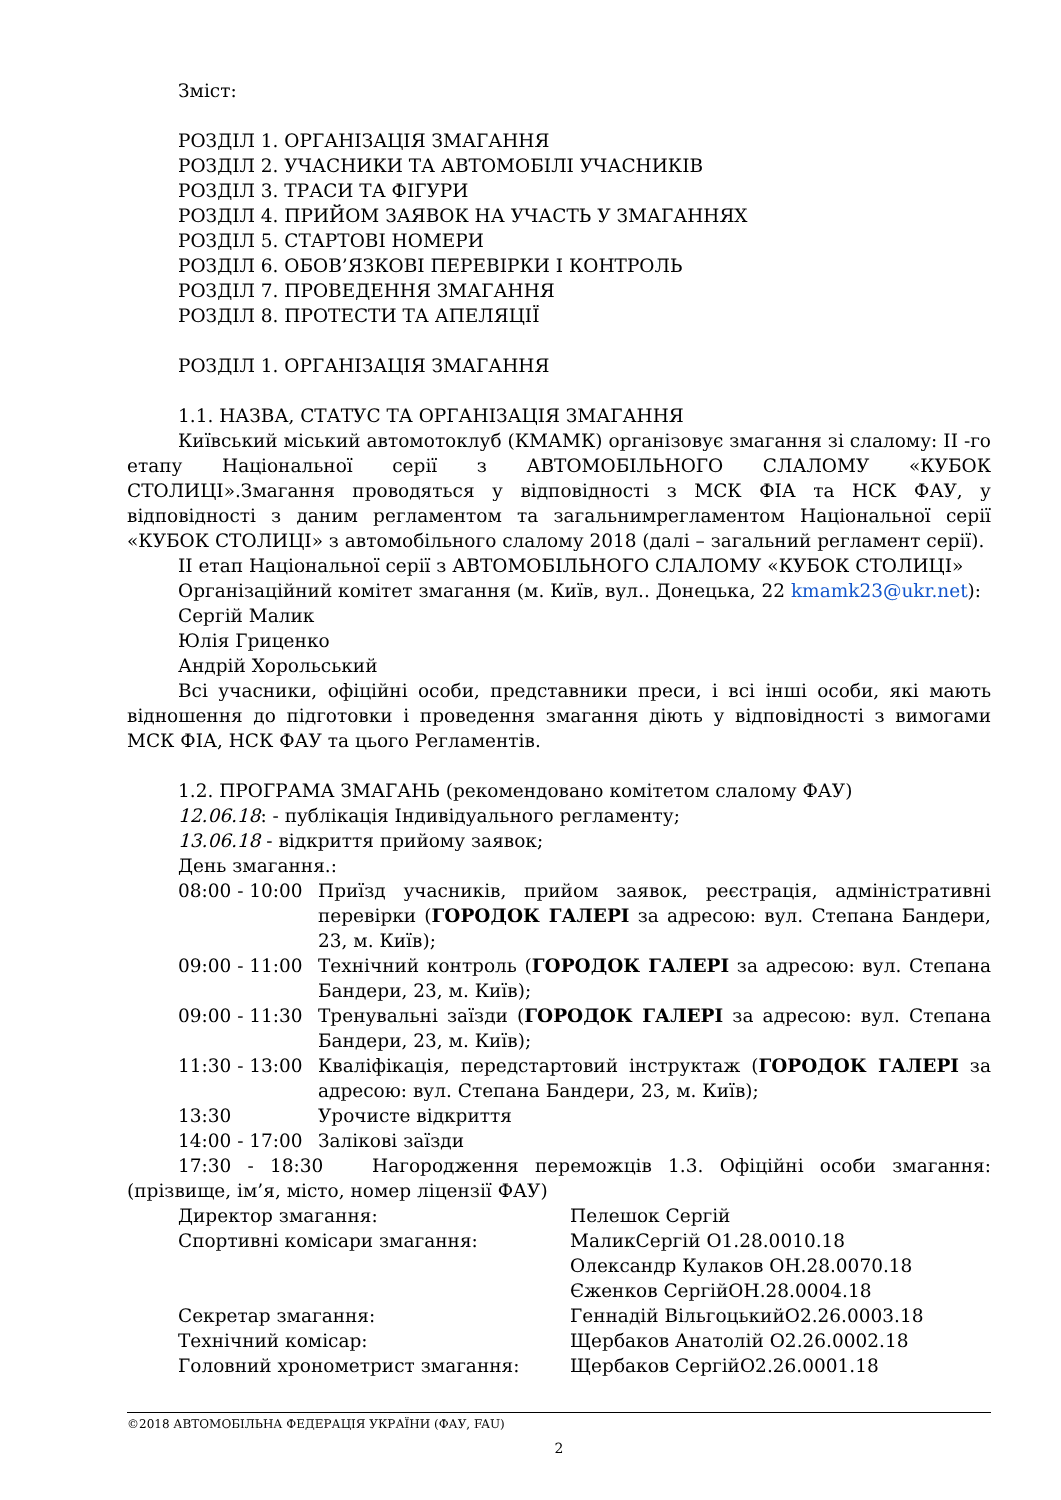Зміст:
РОЗДІЛ 1. ОРГАНІЗАЦІЯ ЗМАГАННЯ
РОЗДІЛ 2. УЧАСНИКИ ТА АВТОМОБІЛІ УЧАСНИКІВ
РОЗДІЛ 3. ТРАСИ ТА ФІГУРИ
РОЗДІЛ 4. ПРИЙОМ ЗАЯВОК НА УЧАСТЬ У ЗМАГАННЯХ
РОЗДІЛ 5. СТАРТОВІ НОМЕРИ
РОЗДІЛ 6. ОБОВ’ЯЗКОВІ ПЕРЕВІРКИ І КОНТРОЛЬ
РОЗДІЛ 7. ПРОВЕДЕННЯ ЗМАГАННЯ
РОЗДІЛ 8. ПРОТЕСТИ ТА АПЕЛЯЦІЇ
РОЗДІЛ 1. ОРГАНІЗАЦІЯ ЗМАГАННЯ
1.1. НАЗВА, СТАТУС ТА ОРГАНІЗАЦІЯ ЗМАГАННЯ
Київський міський автомотоклуб (КМАМК) організовує змагання зі слалому: ІІ -го етапу Національної серії з АВТОМОБІЛЬНОГО СЛАЛОМУ «КУБОК СТОЛИЦІ».Змагання проводяться у відповідності з МСК ФІА та НСК ФАУ, у відповідності з даним регламентом та загальнимрегламентом Національної серії «КУБОК СТОЛИЦІ» з автомобільного слалому 2018 (далі – загальний регламент серії).
ІІ етап Національної серії з АВТОМОБІЛЬНОГО СЛАЛОМУ «КУБОК СТОЛИЦІ»
Організаційний комітет змагання (м. Київ, вул.. Донецька, 22 kmamk23@ukr.net):
Сергій Малик
Юлія Гриценко
Андрій Хорольський
Всі учасники, офіційні особи, представники преси, і всі інші особи, які мають відношення до підготовки і проведення змагання діють у відповідності з вимогами МСК ФІА, НСК ФАУ та цього Регламентів.
1.2. ПРОГРАМА ЗМАГАНЬ (рекомендовано комітетом слалому ФАУ)
12.06.18: - публікація Індивідуального регламенту;
13.06.18 - відкриття прийому заявок;
День змагання.:
08:00 - 10:00
Приїзд учасників, прийом заявок, реєстрація, адміністративні перевірки (ГОРОДОК ГАЛЕРІ за адресою: вул. Степана Бандери, 23, м. Київ);
09:00 - 11:00
Технічний контроль (ГОРОДОК ГАЛЕРІ за адресою: вул. Степана Бандери, 23, м. Київ);
09:00 - 11:30
Тренувальні заїзди (ГОРОДОК ГАЛЕРІ за адресою: вул. Степана Бандери, 23, м. Київ);
11:30 - 13:00
Кваліфікація, передстартовий інструктаж (ГОРОДОК ГАЛЕРІ за адресою: вул. Степана Бандери, 23, м. Київ);
13:30 Урочисте відкриття
14:00 - 17:00
Залікові заїзди
17:30 - 18:30 Нагородження переможців 1.3. Офіційні особи змагання: (прізвище, ім’я, місто, номер ліцензії ФАУ)
Директор змагання: Пелешок Сергій
Спортивні комісари змагання: МаликСергій О1.28.0010.18
Олександр Кулаков ОН.28.0070.18
Єженков СергійОН.28.0004.18
Секретар змагання: Геннадій ВільгоцькийО2.26.0003.18
Технічний комісар: Щербаков Анатолій О2.26.0002.18
Головний хронометрист змагання: Щербаков СергійО2.26.0001.18
©2018 АВТОМОБІЛЬНА ФЕДЕРАЦІЯ УКРАЇНИ (ФАУ, FAU)
2